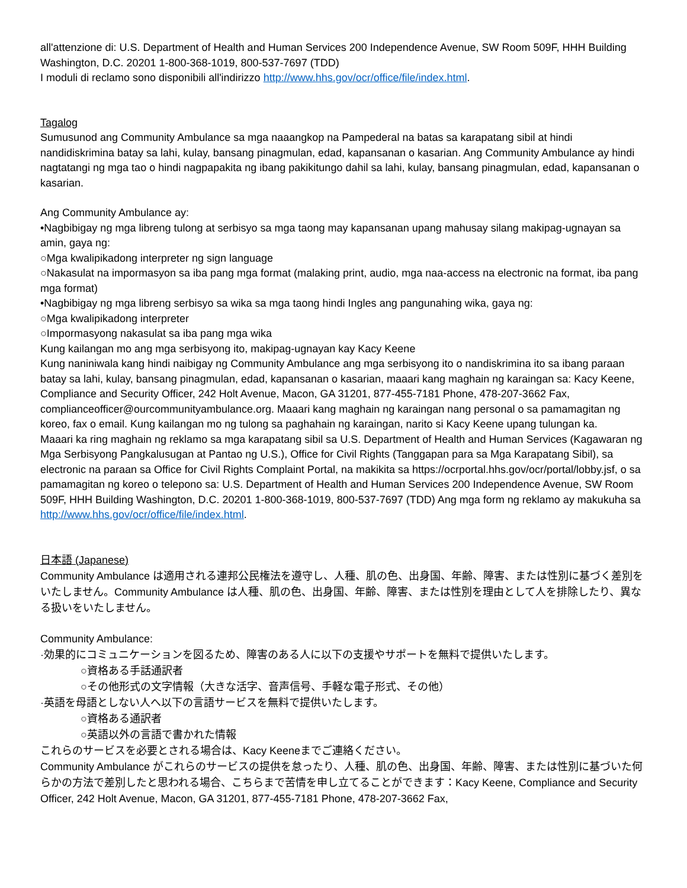all'attenzione di: U.S. Department of Health and Human Services 200 Independence Avenue, SW Room 509F, HHH Building Washington, D.C. 20201 1-800-368-1019, 800-537-7697 (TDD)
I moduli di reclamo sono disponibili all'indirizzo http://www.hhs.gov/ocr/office/file/index.html.
Tagalog
Sumusunod ang Community Ambulance sa mga naaangkop na Pampederal na batas sa karapatang sibil at hindi nandidiskrimina batay sa lahi, kulay, bansang pinagmulan, edad, kapansanan o kasarian. Ang Community Ambulance ay hindi nagtatangi ng mga tao o hindi nagpapakita ng ibang pakikitungo dahil sa lahi, kulay, bansang pinagmulan, edad, kapansanan o kasarian.
Ang Community Ambulance ay:
•Nagbibigay ng mga libreng tulong at serbisyo sa mga taong may kapansanan upang mahusay silang makipag-ugnayan sa amin, gaya ng:
○Mga kwalipikadong interpreter ng sign language
○Nakasulat na impormasyon sa iba pang mga format (malaking print, audio, mga naa-access na electronic na format, iba pang mga format)
•Nagbibigay ng mga libreng serbisyo sa wika sa mga taong hindi Ingles ang pangunahing wika, gaya ng:
○Mga kwalipikadong interpreter
○Impormasyong nakasulat sa iba pang mga wika
Kung kailangan mo ang mga serbisyong ito, makipag-ugnayan kay Kacy Keene
Kung naniniwala kang hindi naibigay ng Community Ambulance ang mga serbisyong ito o nandiskrimina ito sa ibang paraan batay sa lahi, kulay, bansang pinagmulan, edad, kapansanan o kasarian, maaari kang maghain ng karaingan sa: Kacy Keene, Compliance and Security Officer, 242 Holt Avenue, Macon, GA 31201, 877-455-7181 Phone, 478-207-3662 Fax, complianceofficer@ourcommunityambulance.org. Maaari kang maghain ng karaingan nang personal o sa pamamagitan ng koreo, fax o email. Kung kailangan mo ng tulong sa paghahain ng karaingan, narito si Kacy Keene upang tulungan ka.
Maaari ka ring maghain ng reklamo sa mga karapatang sibil sa U.S. Department of Health and Human Services (Kagawaran ng Mga Serbisyong Pangkalusugan at Pantao ng U.S.), Office for Civil Rights (Tanggapan para sa Mga Karapatang Sibil), sa electronic na paraan sa Office for Civil Rights Complaint Portal, na makikita sa https://ocrportal.hhs.gov/ocr/portal/lobby.jsf, o sa pamamagitan ng koreo o telepono sa: U.S. Department of Health and Human Services 200 Independence Avenue, SW Room 509F, HHH Building Washington, D.C. 20201 1-800-368-1019, 800-537-7697 (TDD) Ang mga form ng reklamo ay makukuha sa http://www.hhs.gov/ocr/office/file/index.html.
日本語 (Japanese)
Community Ambulance は適用される連邦公民権法を遵守し、人種、肌の色、出身国、年齢、障害、または性別に基づく差別をいたしません。Community Ambulance は人種、肌の色、出身国、年齢、障害、または性別を理由として人を排除したり、異なる扱いをいたしません。
Community Ambulance:
·効果的にコミュニケーションを図るため、障害のある人に以下の支援やサポートを無料で提供いたします。
○資格ある手話通訳者
○その他形式の文字情報（大きな活字、音声信号、手軽な電子形式、その他）
·英語を母語としない人へ以下の言語サービスを無料で提供いたします。
○資格ある通訳者
○英語以外の言語で書かれた情報
これらのサービスを必要とされる場合は、Kacy Keeneまでご連絡ください。
Community Ambulance がこれらのサービスの提供を怠ったり、人種、肌の色、出身国、年齢、障害、または性別に基づいた何らかの方法で差別したと思われる場合、こちらまで苦情を申し立てることができます：Kacy Keene, Compliance and Security Officer, 242 Holt Avenue, Macon, GA 31201, 877-455-7181 Phone, 478-207-3662 Fax,